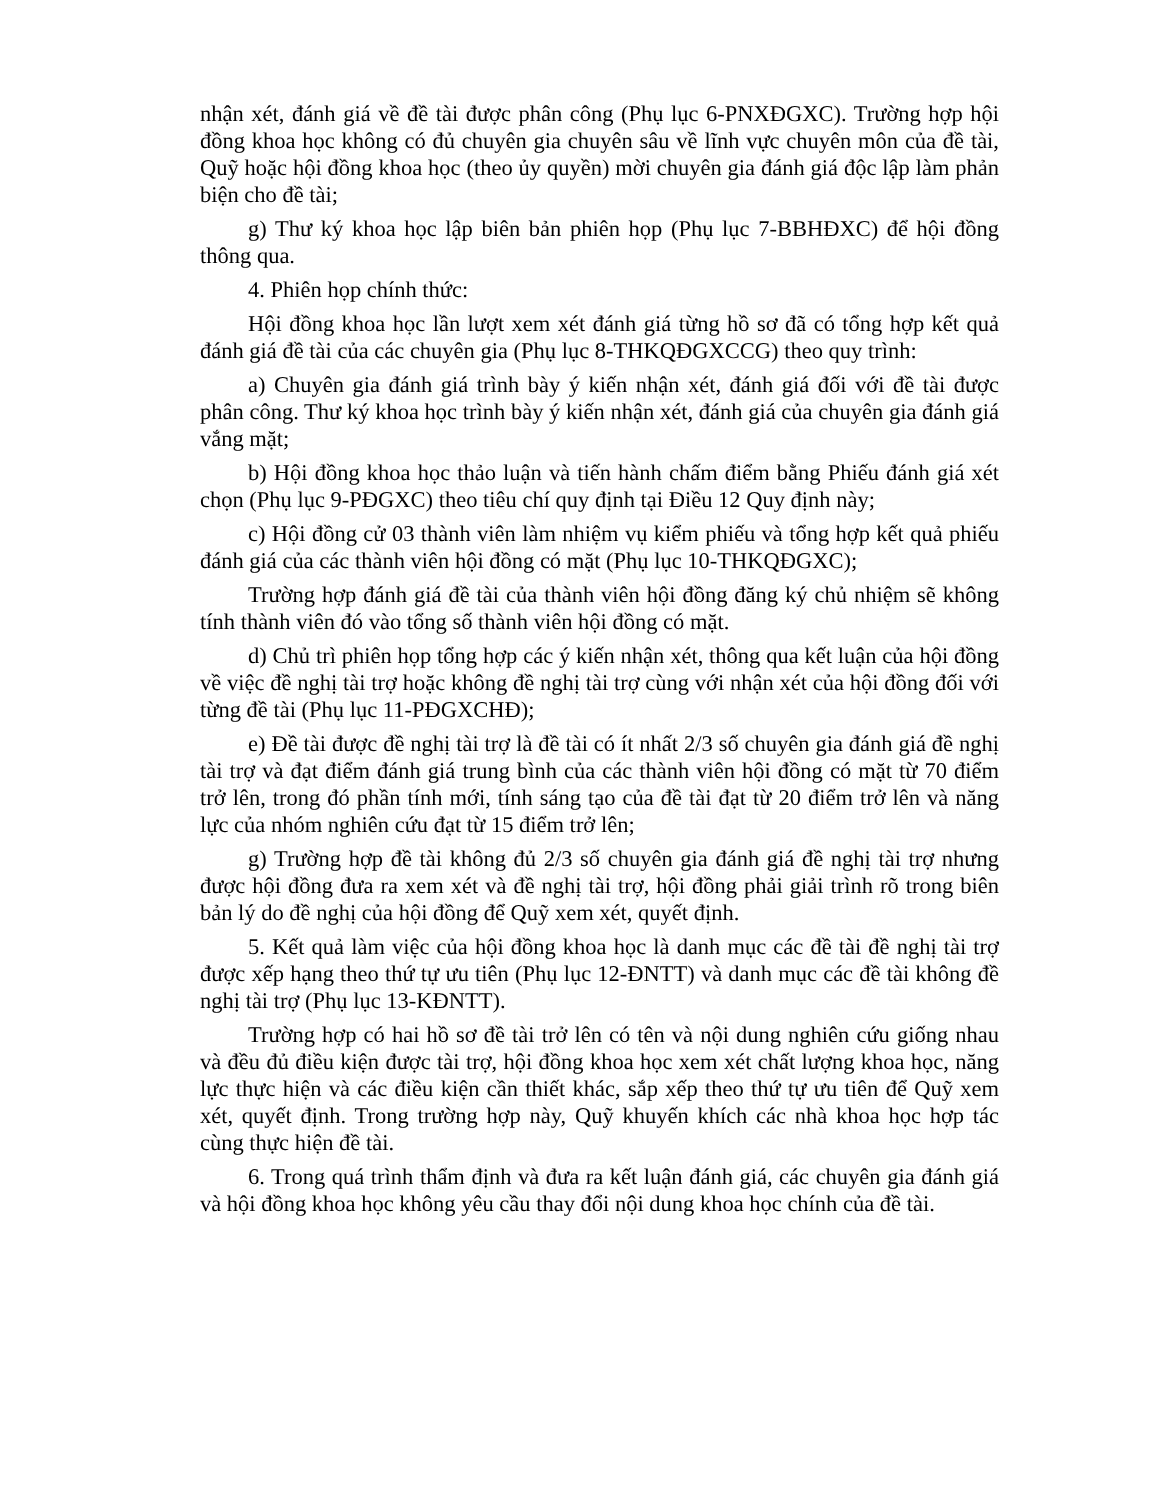nhận xét, đánh giá về đề tài được phân công (Phụ lục 6-PNXĐGXC). Trường hợp hội đồng khoa học không có đủ chuyên gia chuyên sâu về lĩnh vực chuyên môn của đề tài, Quỹ hoặc hội đồng khoa học (theo ủy quyền) mời chuyên gia đánh giá độc lập làm phản biện cho đề tài;
g) Thư ký khoa học lập biên bản phiên họp (Phụ lục 7-BBHĐXC) để hội đồng thông qua.
4. Phiên họp chính thức:
Hội đồng khoa học lần lượt xem xét đánh giá từng hồ sơ đã có tổng hợp kết quả đánh giá đề tài của các chuyên gia (Phụ lục 8-THKQĐGXCCG) theo quy trình:
a) Chuyên gia đánh giá trình bày ý kiến nhận xét, đánh giá đối với đề tài được phân công. Thư ký khoa học trình bày ý kiến nhận xét, đánh giá của chuyên gia đánh giá vắng mặt;
b) Hội đồng khoa học thảo luận và tiến hành chấm điểm bằng Phiếu đánh giá xét chọn (Phụ lục 9-PĐGXC) theo tiêu chí quy định tại Điều 12 Quy định này;
c) Hội đồng cử 03 thành viên làm nhiệm vụ kiểm phiếu và tổng hợp kết quả phiếu đánh giá của các thành viên hội đồng có mặt (Phụ lục 10-THKQĐGXC);
Trường hợp đánh giá đề tài của thành viên hội đồng đăng ký chủ nhiệm sẽ không tính thành viên đó vào tổng số thành viên hội đồng có mặt.
d) Chủ trì phiên họp tổng hợp các ý kiến nhận xét, thông qua kết luận của hội đồng về việc đề nghị tài trợ hoặc không đề nghị tài trợ cùng với nhận xét của hội đồng đối với từng đề tài (Phụ lục 11-PĐGXCHĐ);
e) Đề tài được đề nghị tài trợ là đề tài có ít nhất 2/3 số chuyên gia đánh giá đề nghị tài trợ và đạt điểm đánh giá trung bình của các thành viên hội đồng có mặt từ 70 điểm trở lên, trong đó phần tính mới, tính sáng tạo của đề tài đạt từ 20 điểm trở lên và năng lực của nhóm nghiên cứu đạt từ 15 điểm trở lên;
g) Trường hợp đề tài không đủ 2/3 số chuyên gia đánh giá đề nghị tài trợ nhưng được hội đồng đưa ra xem xét và đề nghị tài trợ, hội đồng phải giải trình rõ trong biên bản lý do đề nghị của hội đồng để Quỹ xem xét, quyết định.
5. Kết quả làm việc của hội đồng khoa học là danh mục các đề tài đề nghị tài trợ được xếp hạng theo thứ tự ưu tiên (Phụ lục 12-ĐNTT) và danh mục các đề tài không đề nghị tài trợ (Phụ lục 13-KĐNTT).
Trường hợp có hai hồ sơ đề tài trở lên có tên và nội dung nghiên cứu giống nhau và đều đủ điều kiện được tài trợ, hội đồng khoa học xem xét chất lượng khoa học, năng lực thực hiện và các điều kiện cần thiết khác, sắp xếp theo thứ tự ưu tiên để Quỹ xem xét, quyết định. Trong trường hợp này, Quỹ khuyến khích các nhà khoa học hợp tác cùng thực hiện đề tài.
6. Trong quá trình thẩm định và đưa ra kết luận đánh giá, các chuyên gia đánh giá và hội đồng khoa học không yêu cầu thay đổi nội dung khoa học chính của đề tài.